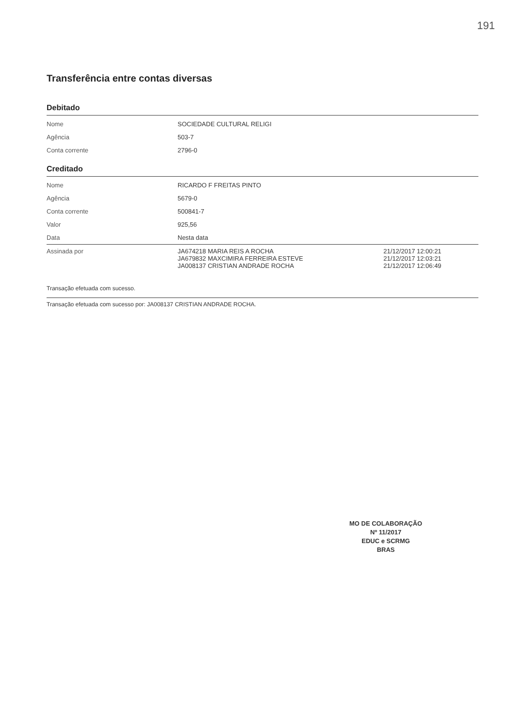191
Transferência entre contas diversas
Debitado
| Nome | SOCIEDADE CULTURAL RELIGI |
| Agência | 503-7 |
| Conta corrente | 2796-0 |
Creditado
| Nome | RICARDO F FREITAS PINTO | |
| Agência | 5679-0 | |
| Conta corrente | 500841-7 | |
| Valor | 925,56 | |
| Data | Nesta data | |
| Assinada por | JA674218 MARIA REIS A ROCHA JA679832 MAXCIMIRA FERREIRA ESTEVE JA008137 CRISTIAN ANDRADE ROCHA | 21/12/2017 12:00:21 21/12/2017 12:03:21 21/12/2017 12:06:49 |
Transação efetuada com sucesso.
Transação efetuada com sucesso por: JA008137 CRISTIAN ANDRADE ROCHA.
MO DE COLABORAÇÃO
Nº 11/2017
EDUC e SCRMG
BRAS